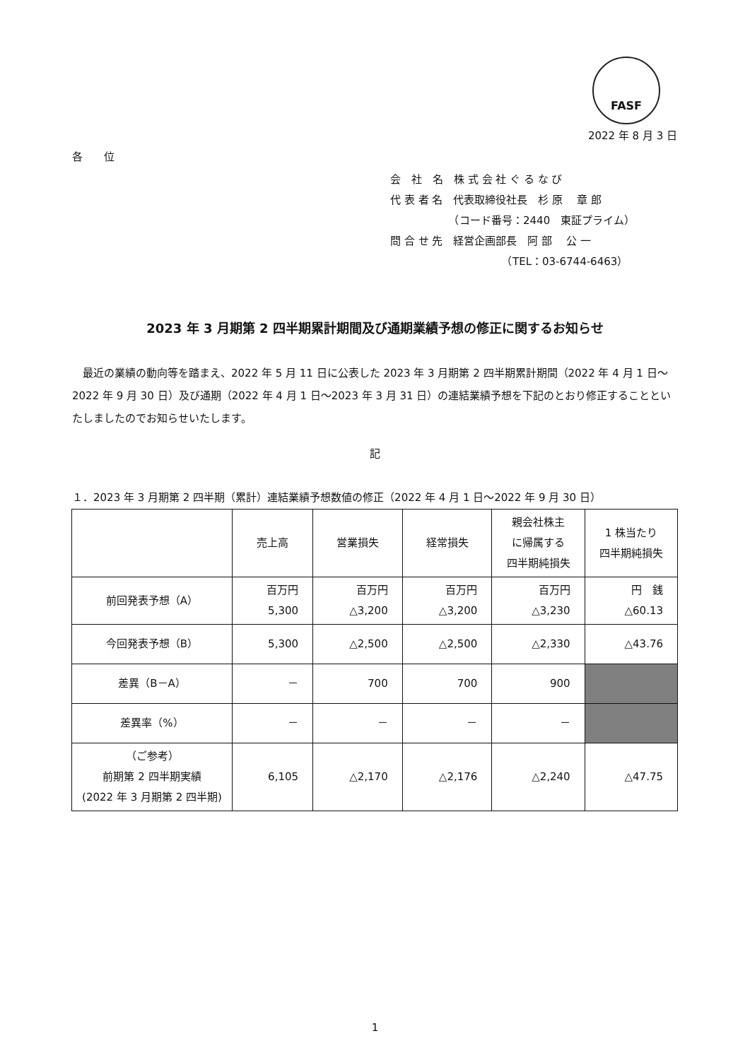FASF
2022 年 8 月 3 日
各　　位
会　社　名　株 式 会 社 ぐ る な び
代 表 者 名　代表取締役社長　杉 原　 章 郎
　　　　　　（コード番号：2440　東証プライム）
問 合 せ 先　経営企画部長　阿 部　 公 一
　　　　　　　　　　　（TEL：03-6744-6463）
2023 年 3 月期第 2 四半期累計期間及び通期業績予想の修正に関するお知らせ
　最近の業績の動向等を踏まえ、2022 年 5 月 11 日に公表した 2023 年 3 月期第 2 四半期累計期間（2022 年 4 月 1 日～2022 年 9 月 30 日）及び通期（2022 年 4 月 1 日～2023 年 3 月 31 日）の連結業績予想を下記のとおり修正することといたしましたのでお知らせいたします。
記
１．2023 年 3 月期第 2 四半期（累計）連結業績予想数値の修正（2022 年 4 月 1 日～2022 年 9 月 30 日）
| | 売上高 | 営業損失 | 経常損失 | 親会社株主 に帰属する 四半期純損失 | 1 株当たり 四半期純損失 |
| --- | --- | --- | --- | --- | --- |
| 前回発表予想（A） | 百万円 5,300 | 百万円 △3,200 | 百万円 △3,200 | 百万円 △3,230 | 円 銭 △60.13 |
| 今回発表予想（B） | 5,300 | △2,500 | △2,500 | △2,330 | △43.76 |
| 差異（B－A） | － | 700 | 700 | 900 | |
| 差異率（%） | － | － | － | － | |
| （ご参考） 前期第 2 四半期実績 (2022 年 3 月期第 2 四半期) | 6,105 | △2,170 | △2,176 | △2,240 | △47.75 |
1